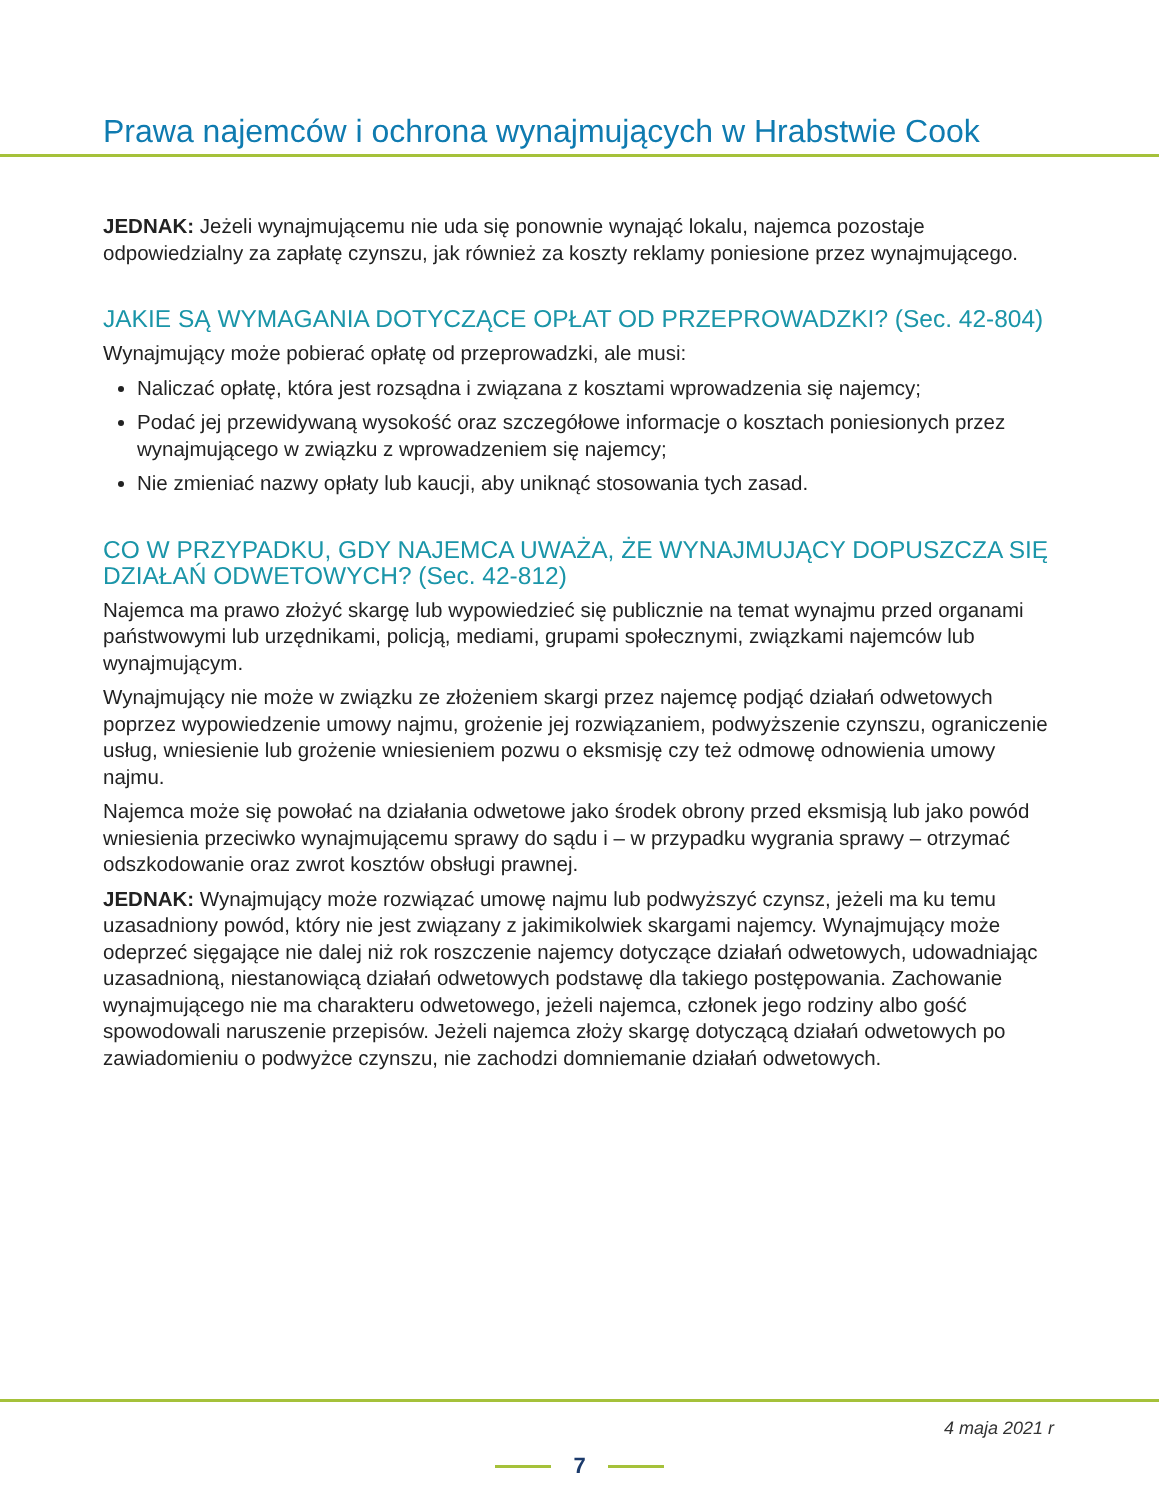Prawa najemców i ochrona wynajmujących w Hrabstwie Cook
JEDNAK: Jeżeli wynajmującemu nie uda się ponownie wynająć lokalu, najemca pozostaje odpowiedzialny za zapłatę czynszu, jak również za koszty reklamy poniesione przez wynajmującego.
JAKIE SĄ WYMAGANIA DOTYCZĄCE OPŁAT OD PRZEPROWADZKI? (Sec. 42-804)
Wynajmujący może pobierać opłatę od przeprowadzki, ale musi:
Naliczać opłatę, która jest rozsądna i związana z kosztami wprowadzenia się najemcy;
Podać jej przewidywaną wysokość oraz szczegółowe informacje o kosztach poniesionych przez wynajmującego w związku z wprowadzeniem się najemcy;
Nie zmieniać nazwy opłaty lub kaucji, aby uniknąć stosowania tych zasad.
CO W PRZYPADKU, GDY NAJEMCA UWAŻA, ŻE WYNAJMUJĄCY DOPUSZCZA SIĘ DZIAŁAŃ ODWETOWYCH? (Sec. 42-812)
Najemca ma prawo złożyć skargę lub wypowiedzieć się publicznie na temat wynajmu przed organami państwowymi lub urzędnikami, policją, mediami, grupami społecznymi, związkami najemców lub wynajmującym.
Wynajmujący nie może w związku ze złożeniem skargi przez najemcę podjąć działań odwetowych poprzez wypowiedzenie umowy najmu, grożenie jej rozwiązaniem, podwyższenie czynszu, ograniczenie usług, wniesienie lub grożenie wniesieniem pozwu o eksmisję czy też odmowę odnowienia umowy najmu.
Najemca może się powołać na działania odwetowe jako środek obrony przed eksmisją lub jako powód wniesienia przeciwko wynajmującemu sprawy do sądu i – w przypadku wygrania sprawy – otrzymać odszkodowanie oraz zwrot kosztów obsługi prawnej.
JEDNAK: Wynajmujący może rozwiązać umowę najmu lub podwyższyć czynsz, jeżeli ma ku temu uzasadniony powód, który nie jest związany z jakimikolwiek skargami najemcy. Wynajmujący może odeprzeć sięgające nie dalej niż rok roszczenie najemcy dotyczące działań odwetowych, udowadniając uzasadnioną, niestanowiącą działań odwetowych podstawę dla takiego postępowania. Zachowanie wynajmującego nie ma charakteru odwetowego, jeżeli najemca, członek jego rodziny albo gość spowodowali naruszenie przepisów. Jeżeli najemca złoży skargę dotyczącą działań odwetowych po zawiadomieniu o podwyżce czynszu, nie zachodzi domniemanie działań odwetowych.
4 maja 2021 r
7